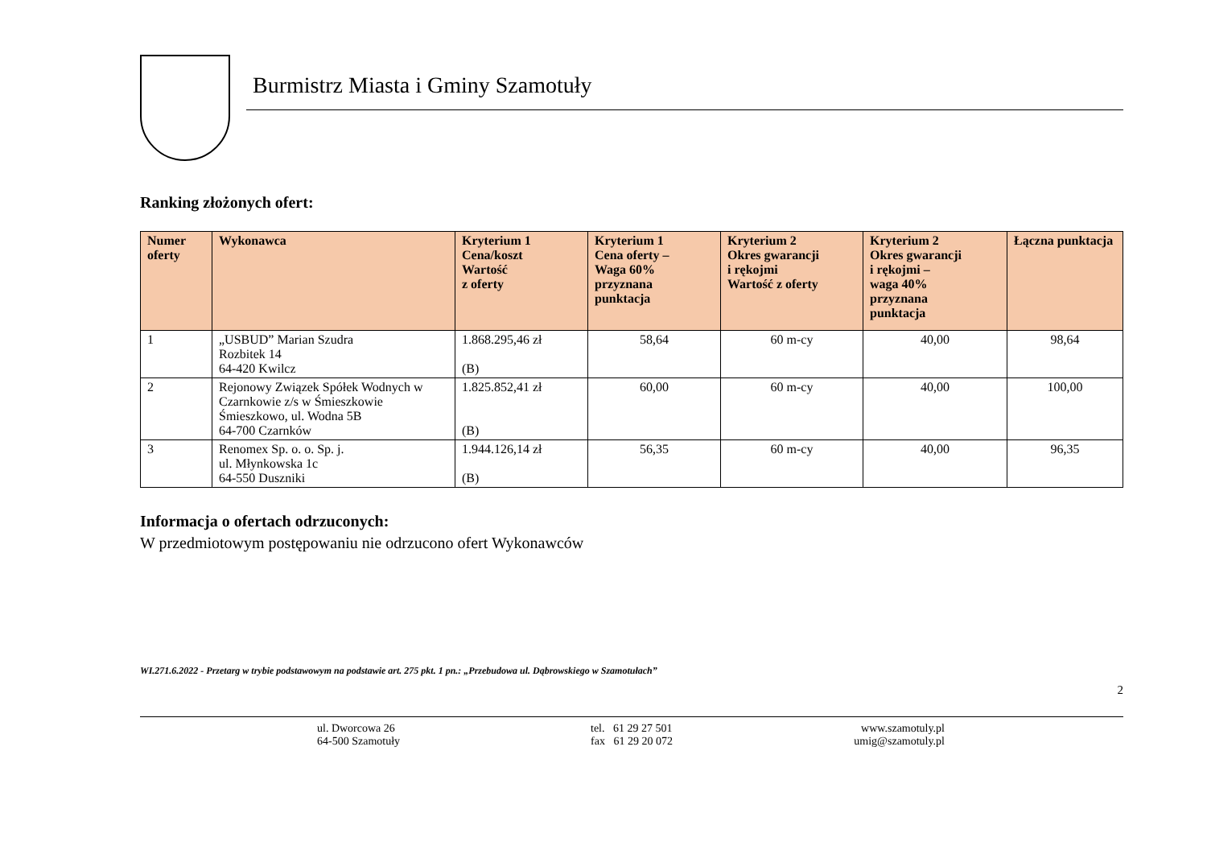Burmistrz Miasta i Gminy Szamotuły
Ranking złożonych ofert:
| Numer oferty | Wykonawca | Kryterium 1 Cena/koszt Wartość z oferty | Kryterium 1 Cena oferty – Waga 60% przyznana punktacja | Kryterium 2 Okres gwarancji i rękojmi Wartość z oferty | Kryterium 2 Okres gwarancji i rękojmi – waga 40% przyznana punktacja | Łączna punktacja |
| --- | --- | --- | --- | --- | --- | --- |
| 1 | „USBUD” Marian Szudra Rozbitek 14 64-420 Kwilcz | 1.868.295,46 zł (B) | 58,64 | 60 m-cy | 40,00 | 98,64 |
| 2 | Rejonowy Związek Spółek Wodnych w Czarnkowie z/s w Śmieszkowie Śmieszkowo, ul. Wodna 5B 64-700 Czarnków | 1.825.852,41 zł (B) | 60,00 | 60 m-cy | 40,00 | 100,00 |
| 3 | Renomex Sp. o. o. Sp. j. ul. Młynkowska 1c 64-550 Duszniki | 1.944.126,14 zł (B) | 56,35 | 60 m-cy | 40,00 | 96,35 |
Informacja o ofertach odrzuconych:
W przedmiotowym postępowaniu nie odrzucono ofert Wykonawców
WI.271.6.2022 - Przetarg w trybie podstawowym na podstawie art. 275 pkt. 1 pn.: „Przebudowa ul. Dąbrowskiego w Szamotułach”
2
ul. Dworcowa 26
64-500 Szamotuły
tel. 61 29 27 501
fax 61 29 20 072
www.szamotuly.pl
umig@szamotuly.pl